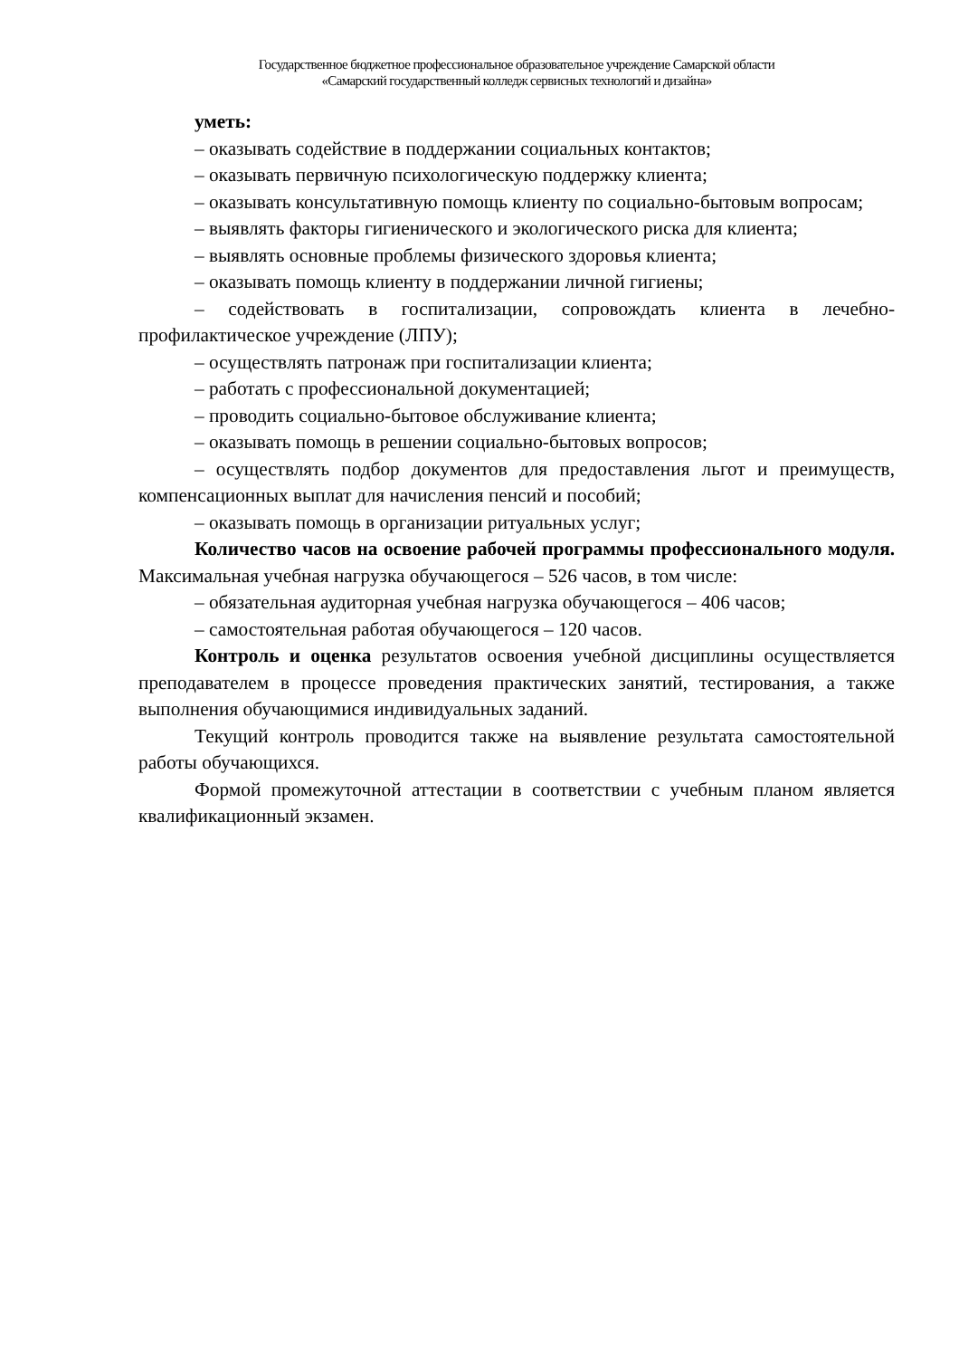Государственное бюджетное профессиональное образовательное учреждение Самарской области
«Самарский государственный колледж сервисных технологий и дизайна»
уметь:
– оказывать содействие в поддержании социальных контактов;
– оказывать первичную психологическую поддержку клиента;
– оказывать консультативную помощь клиенту по социально-бытовым вопросам;
– выявлять факторы гигиенического и экологического риска для клиента;
– выявлять основные проблемы физического здоровья клиента;
– оказывать помощь клиенту в поддержании личной гигиены;
– содействовать в госпитализации, сопровождать клиента в лечебно-профилактическое учреждение (ЛПУ);
– осуществлять патронаж при госпитализации клиента;
– работать с профессиональной документацией;
– проводить социально-бытовое обслуживание клиента;
– оказывать помощь в решении социально-бытовых вопросов;
– осуществлять подбор документов для предоставления льгот и преимуществ, компенсационных выплат для начисления пенсий и пособий;
– оказывать помощь в организации ритуальных услуг;
Количество часов на освоение рабочей программы профессионального модуля. Максимальная учебная нагрузка обучающегося – 526 часов, в том числе:
– обязательная аудиторная учебная нагрузка обучающегося – 406 часов;
– самостоятельная работая обучающегося – 120 часов.
Контроль и оценка результатов освоения учебной дисциплины осуществляется преподавателем в процессе проведения практических занятий, тестирования, а также выполнения обучающимися индивидуальных заданий.
Текущий контроль проводится также на выявление результата самостоятельной работы обучающихся.
Формой промежуточной аттестации в соответствии с учебным планом является квалификационный экзамен.